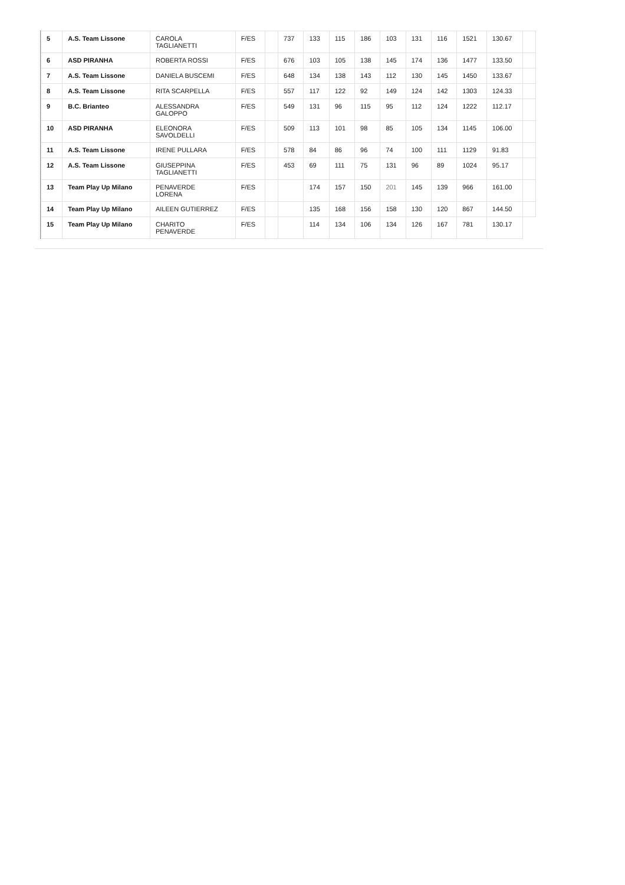| 5 | A.S. Team Lissone | CAROLA TAGLIANETTI | F/ES | | 737 | 133 | 115 | 186 | 103 | 131 | 116 | 1521 | 130.67 | |
| 6 | ASD PIRANHA | ROBERTA ROSSI | F/ES | | 676 | 103 | 105 | 138 | 145 | 174 | 136 | 1477 | 133.50 | |
| 7 | A.S. Team Lissone | DANIELA BUSCEMI | F/ES | | 648 | 134 | 138 | 143 | 112 | 130 | 145 | 1450 | 133.67 | |
| 8 | A.S. Team Lissone | RITA SCARPELLA | F/ES | | 557 | 117 | 122 | 92 | 149 | 124 | 142 | 1303 | 124.33 | |
| 9 | B.C. Brianteo | ALESSANDRA GALOPPO | F/ES | | 549 | 131 | 96 | 115 | 95 | 112 | 124 | 1222 | 112.17 | |
| 10 | ASD PIRANHA | ELEONORA SAVOLDELLI | F/ES | | 509 | 113 | 101 | 98 | 85 | 105 | 134 | 1145 | 106.00 | |
| 11 | A.S. Team Lissone | IRENE PULLARA | F/ES | | 578 | 84 | 86 | 96 | 74 | 100 | 111 | 1129 | 91.83 | |
| 12 | A.S. Team Lissone | GIUSEPPINA TAGLIANETTI | F/ES | | 453 | 69 | 111 | 75 | 131 | 96 | 89 | 1024 | 95.17 | |
| 13 | Team Play Up Milano | PENAVERDE LORENA | F/ES | | | 174 | 157 | 150 | 201 | 145 | 139 | 966 | 161.00 | |
| 14 | Team Play Up Milano | AILEEN GUTIERREZ | F/ES | | | 135 | 168 | 156 | 158 | 130 | 120 | 867 | 144.50 | |
| 15 | Team Play Up Milano | CHARITO PENAVERDE | F/ES | | | 114 | 134 | 106 | 134 | 126 | 167 | 781 | 130.17 | |